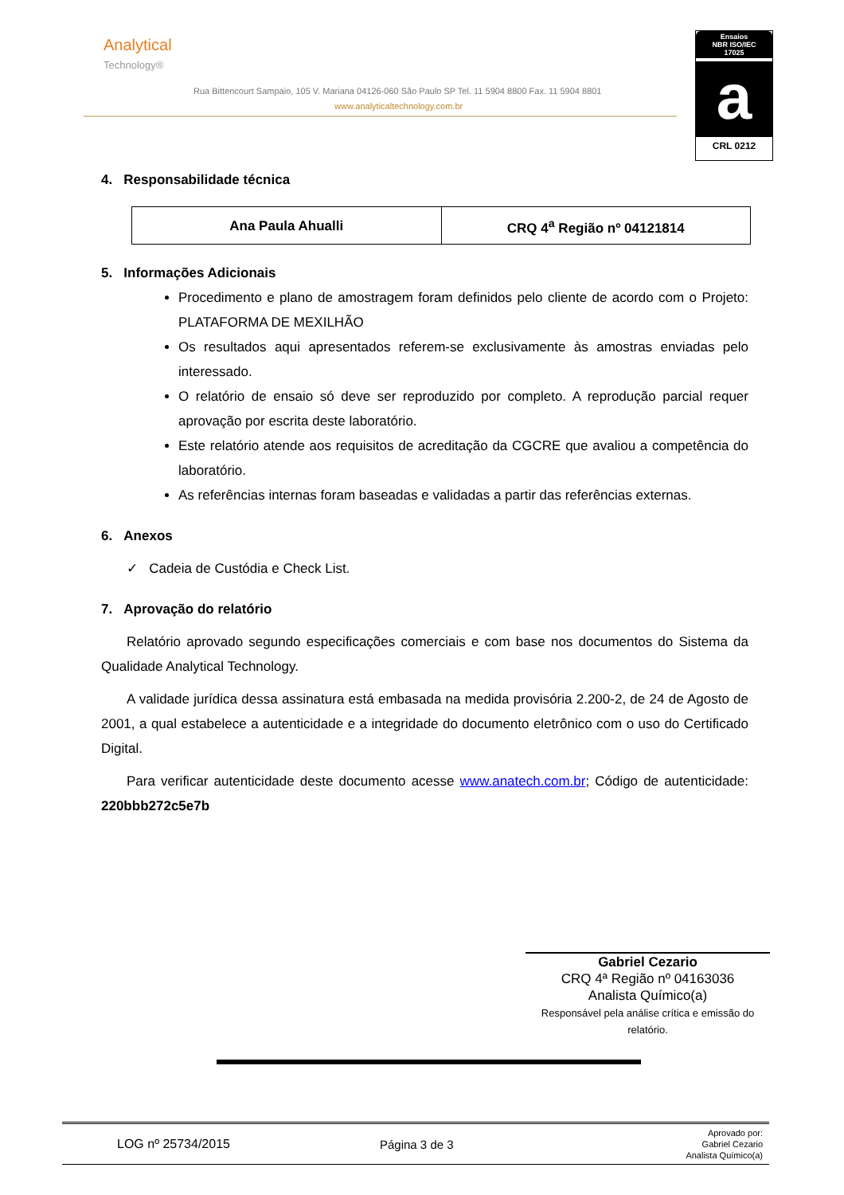Analytical
Technology®
Rua Bittencourt Sampaio, 105 V. Mariana 04126-060 São Paulo SP Tel. 11 5904 8800 Fax. 11 5904 8801
www.analyticaltechnology.com.br
Ensaios
NBR ISO/IEC
17025
a
CRL 0212
4. Responsabilidade técnica
| Ana Paula Ahualli | CRQ 4<sup>a</sup> Região nº 04121814 |
5. Informações Adicionais
Procedimento e plano de amostragem foram definidos pelo cliente de acordo com o Projeto: PLATAFORMA DE MEXILHÃO
Os resultados aqui apresentados referem-se exclusivamente às amostras enviadas pelo interessado.
O relatório de ensaio só deve ser reproduzido por completo. A reprodução parcial requer aprovação por escrita deste laboratório.
Este relatório atende aos requisitos de acreditação da CGCRE que avaliou a competência do laboratório.
As referências internas foram baseadas e validadas a partir das referências externas.
6. Anexos
✓ Cadeia de Custódia e Check List.
7. Aprovação do relatório
Relatório aprovado segundo especificações comerciais e com base nos documentos do Sistema da Qualidade Analytical Technology.
A validade jurídica dessa assinatura está embasada na medida provisória 2.200-2, de 24 de Agosto de 2001, a qual estabelece a autenticidade e a integridade do documento eletrônico com o uso do Certificado Digital.
Para verificar autenticidade deste documento acesse www.anatech.com.br; Código de autenticidade: 220bbb272c5e7b
Gabriel Cezario
CRQ 4ª Região nº 04163036
Analista Químico(a)
Responsável pela análise crítica e emissão do relatório.
LOG nº 25734/2015 Página 3 de 3 Aprovado por:
Gabriel Cezario
Analista Químico(a)